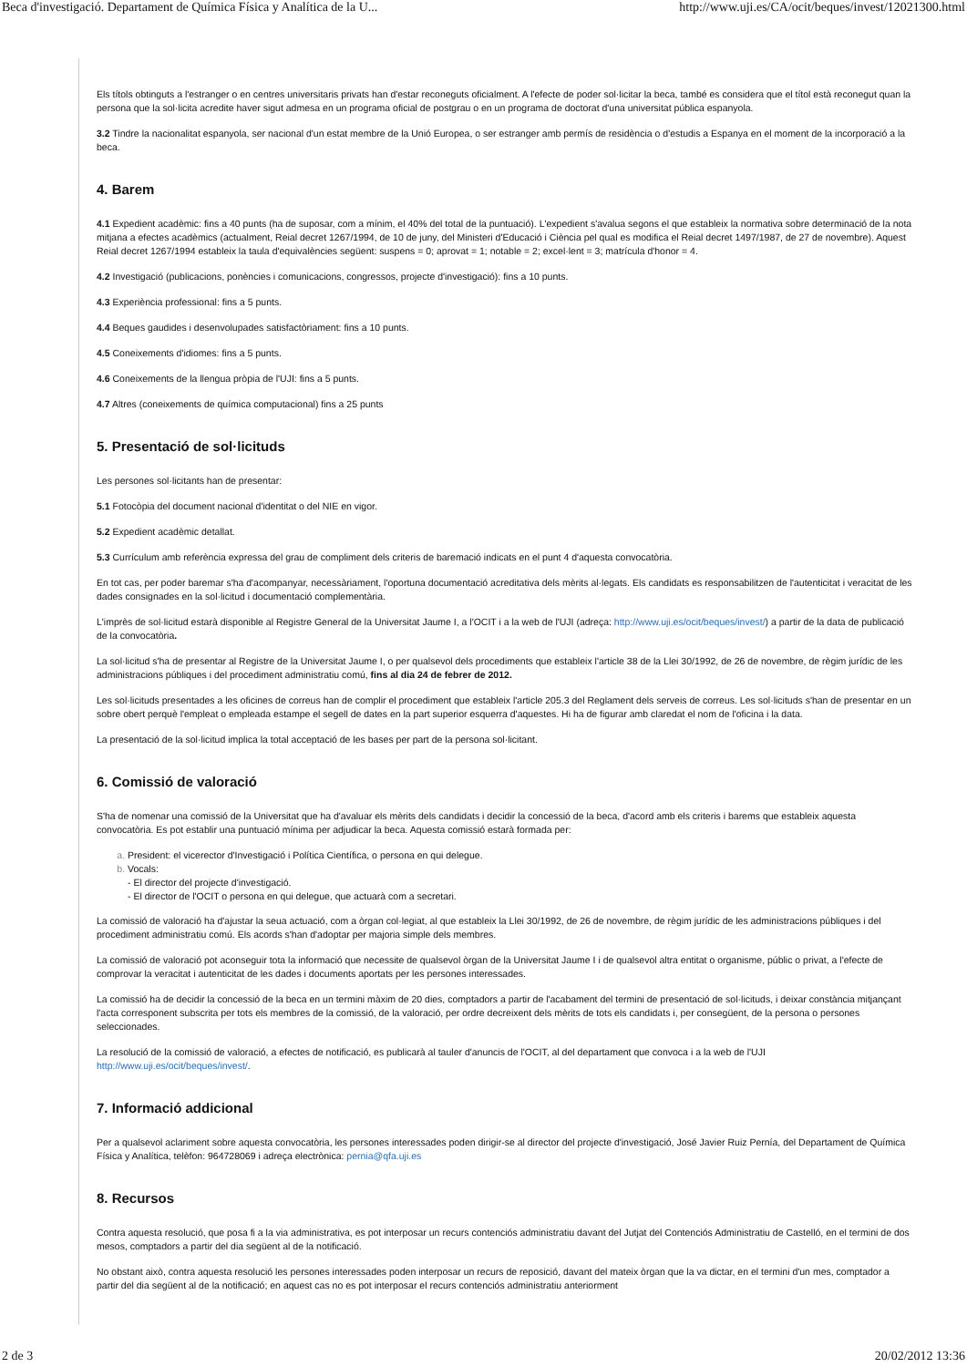Beca d'investigació. Departament de Química Física y Analítica de la U... http://www.uji.es/CA/ocit/beques/invest/12021300.html
Els títols obtinguts a l'estranger o en centres universitaris privats han d'estar reconeguts oficialment. A l'efecte de poder sol·licitar la beca, també es considera que el títol està reconegut quan la persona que la sol·licita acredite haver sigut admesa en un programa oficial de postgrau o en un programa de doctorat d'una universitat pública espanyola.
3.2 Tindre la nacionalitat espanyola, ser nacional d'un estat membre de la Unió Europea, o ser estranger amb permís de residència o d'estudis a Espanya en el moment de la incorporació a la beca.
4. Barem
4.1 Expedient acadèmic: fins a 40 punts (ha de suposar, com a mínim, el 40% del total de la puntuació). L'expedient s'avalua segons el que estableix la normativa sobre determinació de la nota mitjana a efectes acadèmics (actualment, Reial decret 1267/1994, de 10 de juny, del Ministeri d'Educació i Ciència pel qual es modifica el Reial decret 1497/1987, de 27 de novembre). Aquest Reial decret 1267/1994 estableix la taula d'equivalències següent: suspens = 0; aprovat = 1; notable = 2; excel·lent = 3; matrícula d'honor = 4.
4.2 Investigació (publicacions, ponències i comunicacions, congressos, projecte d'investigació): fins a 10 punts.
4.3 Experiència professional: fins a 5 punts.
4.4 Beques gaudides i desenvolupades satisfactòriament: fins a 10 punts.
4.5 Coneixements d'idiomes: fins a 5 punts.
4.6 Coneixements de la llengua pròpia de l'UJI: fins a 5 punts.
4.7 Altres (coneixements de química computacional) fins a 25 punts
5. Presentació de sol·licituds
Les persones sol·licitants han de presentar:
5.1 Fotocòpia del document nacional d'identitat o del NIE en vigor.
5.2 Expedient acadèmic detallat.
5.3 Currículum amb referència expressa del grau de compliment dels criteris de baremació indicats en el punt 4 d'aquesta convocatòria.
En tot cas, per poder baremar s'ha d'acompanyar, necessàriament, l'oportuna documentació acreditativa dels mèrits al·legats. Els candidats es responsabilitzen de l'autenticitat i veracitat de les dades consignades en la sol·licitud i documentació complementària.
L'imprès de sol·licitud estarà disponible al Registre General de la Universitat Jaume I, a l'OCIT i a la web de l'UJI (adreça: http://www.uji.es/ocit/beques/invest/) a partir de la data de publicació de la convocatòria.
La sol·licitud s'ha de presentar al Registre de la Universitat Jaume I, o per qualsevol dels procediments que estableix l'article 38 de la Llei 30/1992, de 26 de novembre, de règim jurídic de les administracions públiques i del procediment administratiu comú, fins al dia 24 de febrer de 2012.
Les sol·licituds presentades a les oficines de correus han de complir el procediment que estableix l'article 205.3 del Reglament dels serveis de correus. Les sol·licituds s'han de presentar en un sobre obert perquè l'empleat o empleada estampe el segell de dates en la part superior esquerra d'aquestes. Hi ha de figurar amb claredat el nom de l'oficina i la data.
La presentació de la sol·licitud implica la total acceptació de les bases per part de la persona sol·licitant.
6. Comissió de valoració
S'ha de nomenar una comissió de la Universitat que ha d'avaluar els mèrits dels candidats i decidir la concessió de la beca, d'acord amb els criteris i barems que estableix aquesta convocatòria. Es pot establir una puntuació mínima per adjudicar la beca. Aquesta comissió estarà formada per:
President: el vicerector d'Investigació i Política Científica, o persona en qui delegue.
Vocals:
- El director del projecte d'investigació.
- El director de l'OCIT o persona en qui delegue, que actuarà com a secretari.
La comissió de valoració ha d'ajustar la seua actuació, com a òrgan col·legiat, al que estableix la Llei 30/1992, de 26 de novembre, de règim jurídic de les administracions públiques i del procediment administratiu comú. Els acords s'han d'adoptar per majoria simple dels membres.
La comissió de valoració pot aconseguir tota la informació que necessite de qualsevol òrgan de la Universitat Jaume I i de qualsevol altra entitat o organisme, públic o privat, a l'efecte de comprovar la veracitat i autenticitat de les dades i documents aportats per les persones interessades.
La comissió ha de decidir la concessió de la beca en un termini màxim de 20 dies, comptadors a partir de l'acabament del termini de presentació de sol·licituds, i deixar constància mitjançant l'acta corresponent subscrita per tots els membres de la comissió, de la valoració, per ordre decreixent dels mèrits de tots els candidats i, per consegüent, de la persona o persones seleccionades.
La resolució de la comissió de valoració, a efectes de notificació, es publicarà al tauler d'anuncis de l'OCIT, al del departament que convoca i a la web de l'UJI http://www.uji.es/ocit/beques/invest/.
7. Informació addicional
Per a qualsevol aclariment sobre aquesta convocatòria, les persones interessades poden dirigir-se al director del projecte d'investigació, José Javier Ruiz Pernía, del Departament de Química Física y Analítica, telèfon: 964728069 i adreça electrònica: pernia@qfa.uji.es
8. Recursos
Contra aquesta resolució, que posa fi a la via administrativa, es pot interposar un recurs contenciós administratiu davant del Jutjat del Contenciós Administratiu de Castelló, en el termini de dos mesos, comptadors a partir del dia següent al de la notificació.
No obstant això, contra aquesta resolució les persones interessades poden interposar un recurs de reposició, davant del mateix òrgan que la va dictar, en el termini d'un mes, comptador a partir del dia següent al de la notificació; en aquest cas no es pot interposar el recurs contenciós administratiu anteriorment
2 de 3 20/02/2012 13:36